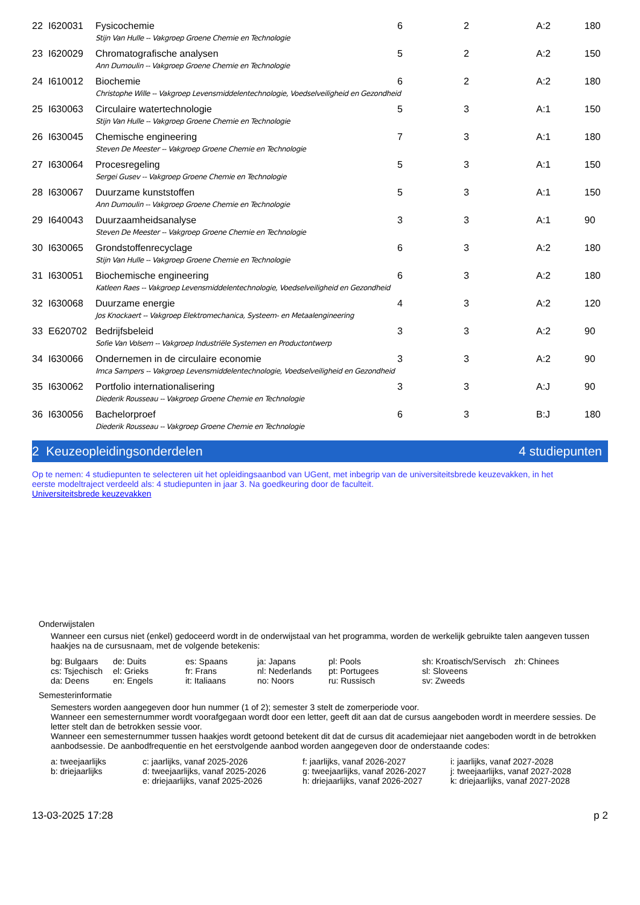| 22 | I620031 | Fysicochemie | 6 | 2 | A:2 | 180 |
| | | Stijn Van Hulle -- Vakgroep Groene Chemie en Technologie | | | | |
| 23 | I620029 | Chromatografische analysen | 5 | 2 | A:2 | 150 |
| | | Ann Dumoulin -- Vakgroep Groene Chemie en Technologie | | | | |
| 24 | I610012 | Biochemie | 6 | 2 | A:2 | 180 |
| | | Christophe Wille -- Vakgroep Levensmiddelentechnologie, Voedselveiligheid en Gezondheid | | | | |
| 25 | I630063 | Circulaire watertechnologie | 5 | 3 | A:1 | 150 |
| | | Stijn Van Hulle -- Vakgroep Groene Chemie en Technologie | | | | |
| 26 | I630045 | Chemische engineering | 7 | 3 | A:1 | 180 |
| | | Steven De Meester -- Vakgroep Groene Chemie en Technologie | | | | |
| 27 | I630064 | Procesregeling | 5 | 3 | A:1 | 150 |
| | | Sergei Gusev -- Vakgroep Groene Chemie en Technologie | | | | |
| 28 | I630067 | Duurzame kunststoffen | 5 | 3 | A:1 | 150 |
| | | Ann Dumoulin -- Vakgroep Groene Chemie en Technologie | | | | |
| 29 | I640043 | Duurzaamheidsanalyse | 3 | 3 | A:1 | 90 |
| | | Steven De Meester -- Vakgroep Groene Chemie en Technologie | | | | |
| 30 | I630065 | Grondstoffenrecyclage | 6 | 3 | A:2 | 180 |
| | | Stijn Van Hulle -- Vakgroep Groene Chemie en Technologie | | | | |
| 31 | I630051 | Biochemische engineering | 6 | 3 | A:2 | 180 |
| | | Katleen Raes -- Vakgroep Levensmiddelentechnologie, Voedselveiligheid en Gezondheid | | | | |
| 32 | I630068 | Duurzame energie | 4 | 3 | A:2 | 120 |
| | | Jos Knockaert -- Vakgroep Elektromechanica, Systeem- en Metaalengineering | | | | |
| 33 | E620702 | Bedrijfsbeleid | 3 | 3 | A:2 | 90 |
| | | Sofie Van Volsem -- Vakgroep Industriële Systemen en Productontwerp | | | | |
| 34 | I630066 | Ondernemen in de circulaire economie | 3 | 3 | A:2 | 90 |
| | | Imca Sampers -- Vakgroep Levensmiddelentechnologie, Voedselveiligheid en Gezondheid | | | | |
| 35 | I630062 | Portfolio internationalisering | 3 | 3 | A:J | 90 |
| | | Diederik Rousseau -- Vakgroep Groene Chemie en Technologie | | | | |
| 36 | I630056 | Bachelorproef | 6 | 3 | B:J | 180 |
| | | Diederik Rousseau -- Vakgroep Groene Chemie en Technologie | | | | |
2 Keuzeopleidingsonderdelen 4 studiepunten
Op te nemen: 4 studiepunten te selecteren uit het opleidingsaanbod van UGent, met inbegrip van de universiteitsbrede keuzevakken, in het eerste modeltraject verdeeld als: 4 studiepunten in jaar 3. Na goedkeuring door de faculteit.
Universiteitsbrede keuzevakken
Onderwijstalen
Wanneer een cursus niet (enkel) gedoceerd wordt in de onderwijstaal van het programma, worden de werkelijk gebruikte talen aangeven tussen haakjes na de cursusnaam, met de volgende betekenis:
bg: Bulgaars de: Duits es: Spaans ja: Japans pl: Pools sh: Kroatisch/Servisch zh: Chinees cs: Tsjechisch el: Grieks fr: Frans nl: Nederlands pt: Portugees sl: Sloveens da: Deens en: Engels it: Italiaans no: Noors ru: Russisch sv: Zweeds
Semesterinformatie
Semesters worden aangegeven door hun nummer (1 of 2); semester 3 stelt de zomerperiode voor.
Wanneer een semesternummer wordt voorafgegaan wordt door een letter, geeft dit aan dat de cursus aangeboden wordt in meerdere sessies. De letter stelt dan de betrokken sessie voor.
Wanneer een semesternummer tussen haakjes wordt getoond betekent dit dat de cursus dit academiejaar niet aangeboden wordt in de betrokken aanbodsessie. De aanbodfrequentie en het eerstvolgende aanbod worden aangegeven door de onderstaande codes:
a: tweejaarlijks c: jaarlijks, vanaf 2025-2026 f: jaarlijks, vanaf 2026-2027 i: jaarlijks, vanaf 2027-2028 b: driejaarlijks d: tweejaarlijks, vanaf 2025-2026 g: tweejaarlijks, vanaf 2026-2027 j: tweejaarlijks, vanaf 2027-2028 e: driejaarlijks, vanaf 2025-2026 h: driejaarlijks, vanaf 2026-2027 k: driejaarlijks, vanaf 2027-2028
13-03-2025 17:28 p 2